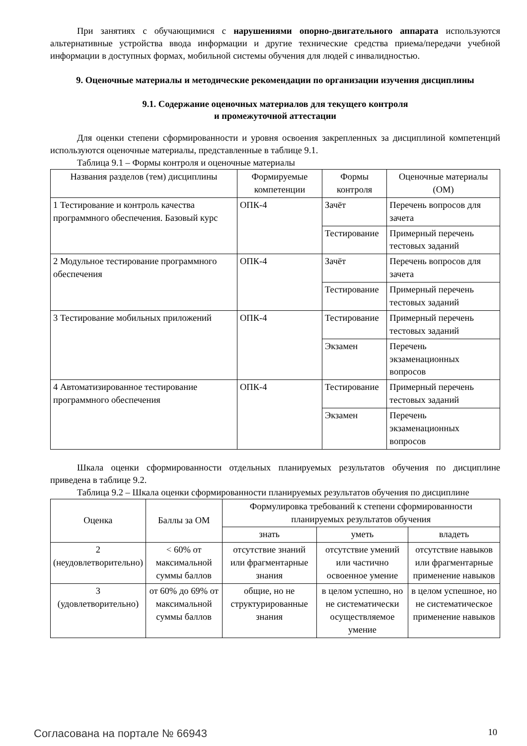При занятиях с обучающимися с нарушениями опорно-двигательного аппарата используются альтернативные устройства ввода информации и другие технические средства приема/передачи учебной информации в доступных формах, мобильной системы обучения для людей с инвалидностью.
9. Оценочные материалы и методические рекомендации по организации изучения дисциплины
9.1. Содержание оценочных материалов для текущего контроля
и промежуточной аттестации
Для оценки степени сформированности и уровня освоения закрепленных за дисциплиной компетенций используются оценочные материалы, представленные в таблице 9.1.
Таблица 9.1 – Формы контроля и оценочные материалы
| Названия разделов (тем) дисциплины | Формируемые компетенции | Формы контроля | Оценочные материалы (ОМ) |
| --- | --- | --- | --- |
| 1 Тестирование и контроль качества программного обеспечения. Базовый курс | ОПК-4 | Зачёт | Перечень вопросов для зачета |
| | | Тестирование | Примерный перечень тестовых заданий |
| 2 Модульное тестирование программного обеспечения | ОПК-4 | Зачёт | Перечень вопросов для зачета |
| | | Тестирование | Примерный перечень тестовых заданий |
| 3 Тестирование мобильных приложений | ОПК-4 | Тестирование | Примерный перечень тестовых заданий |
| | | Экзамен | Перечень экзаменационных вопросов |
| 4 Автоматизированное тестирование программного обеспечения | ОПК-4 | Тестирование | Примерный перечень тестовых заданий |
| | | Экзамен | Перечень экзаменационных вопросов |
Шкала оценки сформированности отдельных планируемых результатов обучения по дисциплине приведена в таблице 9.2.
Таблица 9.2 – Шкала оценки сформированности планируемых результатов обучения по дисциплине
| Оценка | Баллы за ОМ | Формулировка требований к степени сформированности планируемых результатов обучения | | |
| --- | --- | --- | --- | --- |
| | | знать | уметь | владеть |
| 2 (неудовлетворительно) | < 60% от максимальной суммы баллов | отсутствие знаний или фрагментарные знания | отсутствие умений или частично освоенное умение | отсутствие навыков или фрагментарные применение навыков |
| 3 (удовлетворительно) | от 60% до 69% от максимальной суммы баллов | общие, но не структурированные знания | в целом успешно, но не систематически осуществляемое умение | в целом успешное, но не систематическое применение навыков |
Согласована на портале № 66943 10